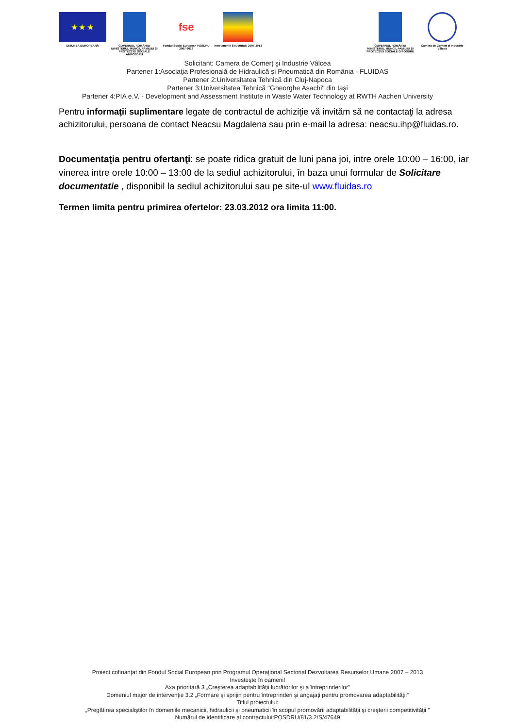★ ★ ★
UNIUNEA EUROPEANĂ
GUVERNUL ROMÂNIEI MINISTERUL MUNCII, FAMILIEI ŞI PROTECŢIEI SOCIALE AMPOSDRU
fse
Fondul Social European POSDRU 2007-2013
Instrumente Structurale 2007-2013
GUVERNUL ROMÂNIEI MINISTERUL MUNCII, FAMILIEI ŞI PROTECŢIEI SOCIALE OIPOSDRU
Camera de Comerţ şi Industrie Vâlcea
Solicitant: Camera de Comerţ şi Industrie Vâlcea
Partener 1:Asociaţia Profesională de Hidraulică şi Pneumatică din România - FLUIDAS
Partener 2:Universitatea Tehnică din Cluj-Napoca
Partener 3:Universitatea Tehnică "Gheorghe Asachi" din Iaşi
Partener 4:PIA e.V. - Development and Assessment Institute in Waste Water Technology at RWTH Aachen University
Pentru informaţii suplimentare legate de contractul de achiziţie vă invităm să ne contactaţi la adresa achizitorului, persoana de contact Neacsu Magdalena sau prin e-mail la adresa: neacsu.ihp@fluidas.ro.
Documentaţia pentru ofertanţi: se poate ridica gratuit de luni pana joi, intre orele 10:00 – 16:00, iar vinerea intre orele 10:00 – 13:00 de la sediul achizitorului, în baza unui formular de Solicitare documentatie , disponibil la sediul achizitorului sau pe site-ul www.fluidas.ro
Termen limita pentru primirea ofertelor: 23.03.2012 ora limita 11:00.
Proiect cofinanţat din Fondul Social European prin Programul Operaţional Sectorial Dezvoltarea Resurselor Umane 2007 – 2013
Investeşte în oameni!
Axa prioritară 3 „Creşterea adaptabilităţii lucrătorilor şi a întreprinderilor”
Domeniul major de intervenţie 3.2 „Formare şi sprijin pentru întreprinderi şi angajaţi pentru promovarea adaptabilităţii”
Titlul proiectului:
„Pregătirea specialiştilor în domeniile mecanicii, hidraulicii şi pneumaticii în scopul promovării adaptabilităţii şi creşterii competitivităţii ”
Numărul de identificare al contractului:POSDRU/81/3.2/S/47649